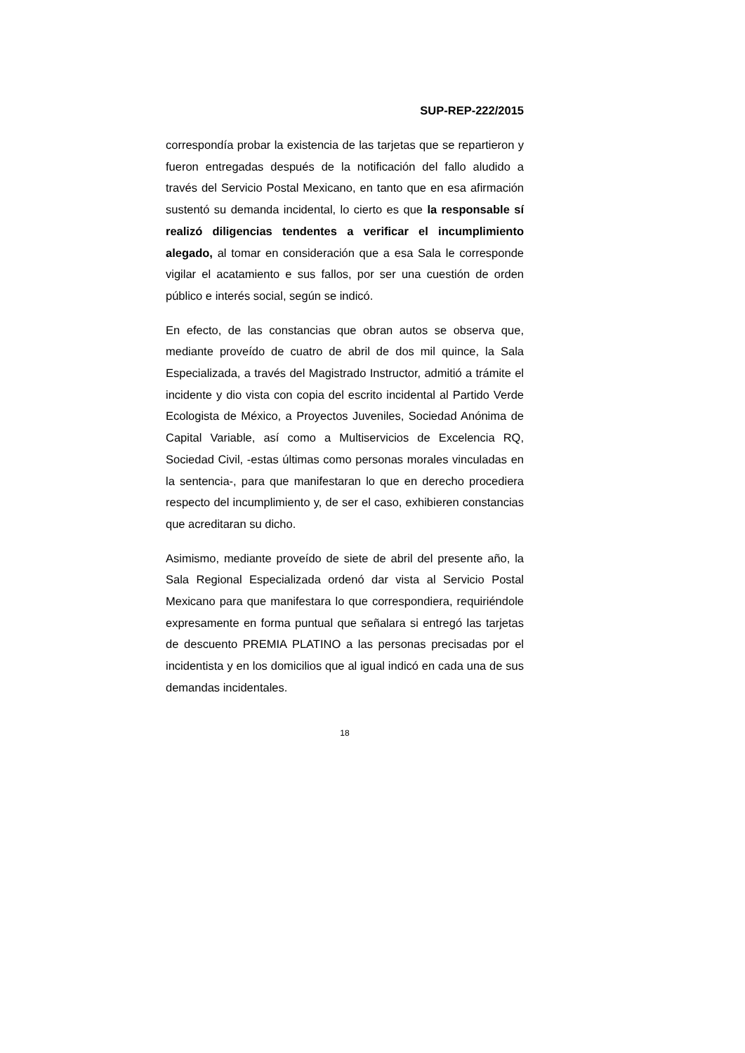SUP-REP-222/2015
correspondía probar la existencia de las tarjetas que se repartieron y fueron entregadas después de la notificación del fallo aludido a través del Servicio Postal Mexicano, en tanto que en esa afirmación sustentó su demanda incidental, lo cierto es que la responsable sí realizó diligencias tendentes a verificar el incumplimiento alegado, al tomar en consideración que a esa Sala le corresponde vigilar el acatamiento e sus fallos, por ser una cuestión de orden público e interés social, según se indicó.
En efecto, de las constancias que obran autos se observa que, mediante proveído de cuatro de abril de dos mil quince, la Sala Especializada, a través del Magistrado Instructor, admitió a trámite el incidente y dio vista con copia del escrito incidental al Partido Verde Ecologista de México, a Proyectos Juveniles, Sociedad Anónima de Capital Variable, así como a Multiservicios de Excelencia RQ, Sociedad Civil, -estas últimas como personas morales vinculadas en la sentencia-, para que manifestaran lo que en derecho procediera respecto del incumplimiento y, de ser el caso, exhibieren constancias que acreditaran su dicho.
Asimismo, mediante proveído de siete de abril del presente año, la Sala Regional Especializada ordenó dar vista al Servicio Postal Mexicano para que manifestara lo que correspondiera, requiriéndole expresamente en forma puntual que señalara si entregó las tarjetas de descuento PREMIA PLATINO a las personas precisadas por el incidentista y en los domicilios que al igual indicó en cada una de sus demandas incidentales.
18